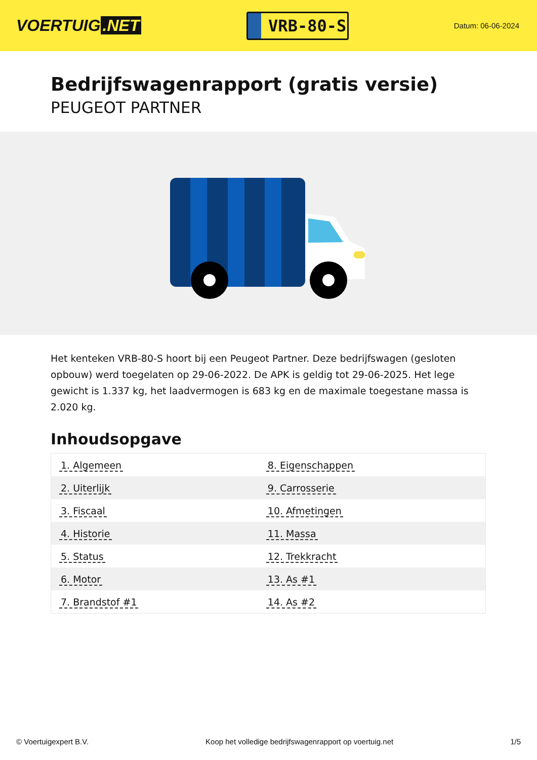VOERTUIG.NET
VRB-80-S
Datum: 06-06-2024
Bedrijfswagenrapport (gratis versie)
PEUGEOT PARTNER
Het kenteken VRB-80-S hoort bij een Peugeot Partner. Deze bedrijfswagen (gesloten opbouw) werd toegelaten op 29-06-2022. De APK is geldig tot 29-06-2025. Het lege gewicht is 1.337 kg, het laadvermogen is 683 kg en de maximale toegestane massa is 2.020 kg.
Inhoudsopgave
| 1. Algemeen | 8. Eigenschappen |
| 2. Uiterlijk | 9. Carrosserie |
| 3. Fiscaal | 10. Afmetingen |
| 4. Historie | 11. Massa |
| 5. Status | 12. Trekkracht |
| 6. Motor | 13. As #1 |
| 7. Brandstof #1 | 14. As #2 |
© Voertuigexpert B.V. Koop het volledige bedrijfswagenrapport op voertuig.net 1/5